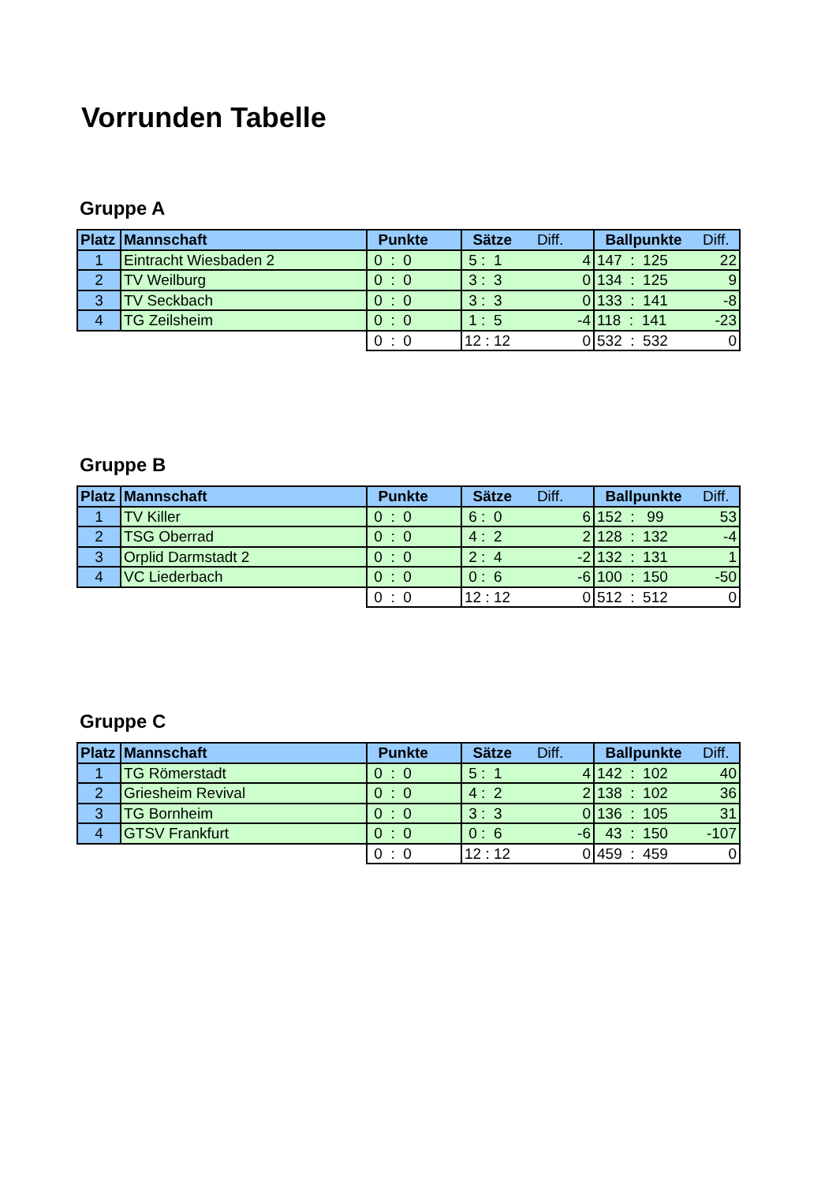Vorrunden Tabelle
Gruppe A
| Platz | Mannschaft | Punkte | Sätze Diff. | Ballpunkte Diff. |
| --- | --- | --- | --- | --- |
| 1 | Eintracht Wiesbaden 2 | 0 : 0 | 5 : 1 4 | 147 : 125 22 |
| 2 | TV Weilburg | 0 : 0 | 3 : 3 0 | 134 : 125 9 |
| 3 | TV Seckbach | 0 : 0 | 3 : 3 0 | 133 : 141 -8 |
| 4 | TG Zeilsheim | 0 : 0 | 1 : 5 -4 | 118 : 141 -23 |
| | | 0 : 0 | 12 : 12 0 | 532 : 532 0 |
Gruppe B
| Platz | Mannschaft | Punkte | Sätze Diff. | Ballpunkte Diff. |
| --- | --- | --- | --- | --- |
| 1 | TV Killer | 0 : 0 | 6 : 0 6 | 152 : 99 53 |
| 2 | TSG Oberrad | 0 : 0 | 4 : 2 2 | 128 : 132 -4 |
| 3 | Orplid Darmstadt 2 | 0 : 0 | 2 : 4 -2 | 132 : 131 1 |
| 4 | VC Liederbach | 0 : 0 | 0 : 6 -6 | 100 : 150 -50 |
| | | 0 : 0 | 12 : 12 0 | 512 : 512 0 |
Gruppe C
| Platz | Mannschaft | Punkte | Sätze Diff. | Ballpunkte Diff. |
| --- | --- | --- | --- | --- |
| 1 | TG Römerstadt | 0 : 0 | 5 : 1 4 | 142 : 102 40 |
| 2 | Griesheim Revival | 0 : 0 | 4 : 2 2 | 138 : 102 36 |
| 3 | TG Bornheim | 0 : 0 | 3 : 3 0 | 136 : 105 31 |
| 4 | GTSV Frankfurt | 0 : 0 | 0 : 6 -6 | 43 : 150 -107 |
| | | 0 : 0 | 12 : 12 0 | 459 : 459 0 |